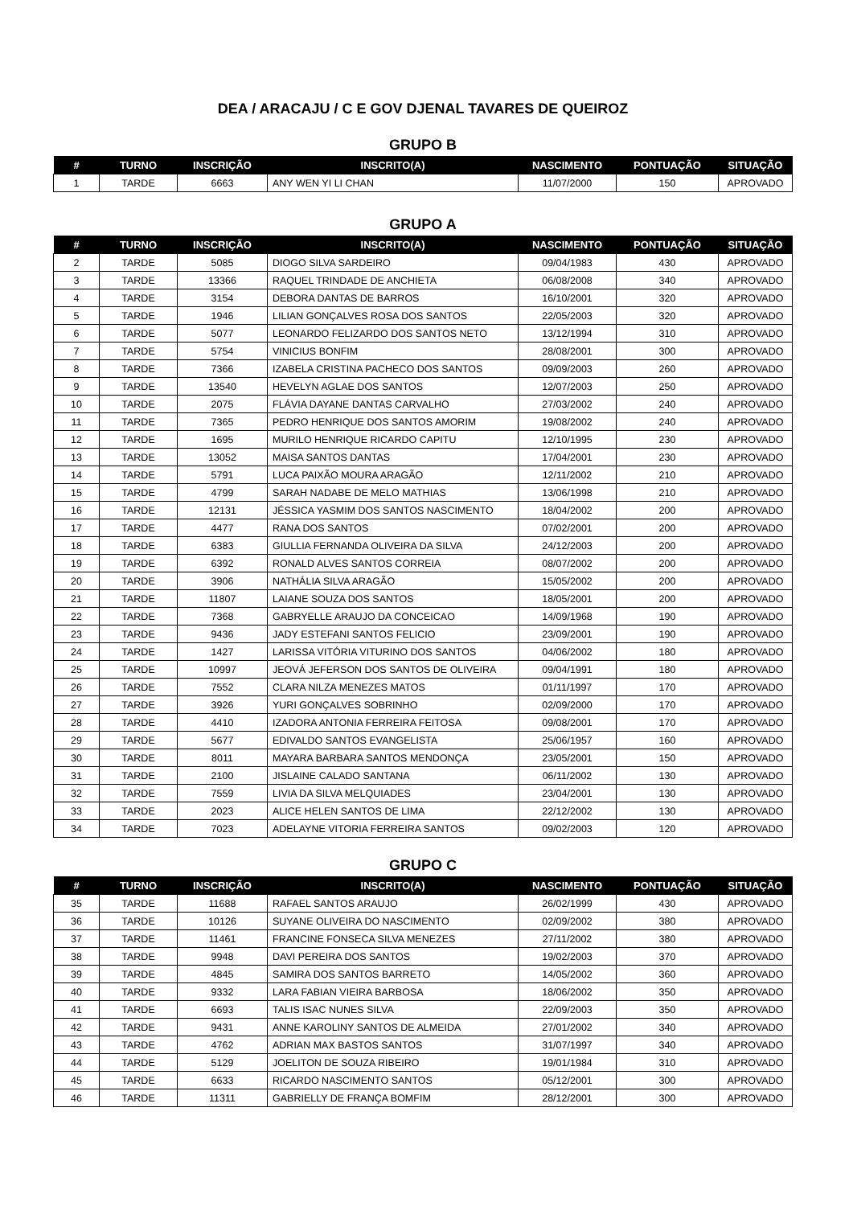DEA / ARACAJU / C E GOV DJENAL TAVARES DE QUEIROZ
GRUPO B
| # | TURNO | INSCRIÇÃO | INSCRITO(A) | NASCIMENTO | PONTUAÇÃO | SITUAÇÃO |
| --- | --- | --- | --- | --- | --- | --- |
| 1 | TARDE | 6663 | ANY WEN YI LI CHAN | 11/07/2000 | 150 | APROVADO |
GRUPO A
| # | TURNO | INSCRIÇÃO | INSCRITO(A) | NASCIMENTO | PONTUAÇÃO | SITUAÇÃO |
| --- | --- | --- | --- | --- | --- | --- |
| 2 | TARDE | 5085 | DIOGO SILVA SARDEIRO | 09/04/1983 | 430 | APROVADO |
| 3 | TARDE | 13366 | RAQUEL TRINDADE DE ANCHIETA | 06/08/2008 | 340 | APROVADO |
| 4 | TARDE | 3154 | DEBORA DANTAS DE BARROS | 16/10/2001 | 320 | APROVADO |
| 5 | TARDE | 1946 | LILIAN GONÇALVES ROSA DOS SANTOS | 22/05/2003 | 320 | APROVADO |
| 6 | TARDE | 5077 | LEONARDO FELIZARDO DOS SANTOS NETO | 13/12/1994 | 310 | APROVADO |
| 7 | TARDE | 5754 | VINICIUS BONFIM | 28/08/2001 | 300 | APROVADO |
| 8 | TARDE | 7366 | IZABELA CRISTINA PACHECO DOS SANTOS | 09/09/2003 | 260 | APROVADO |
| 9 | TARDE | 13540 | HEVELYN AGLAE DOS SANTOS | 12/07/2003 | 250 | APROVADO |
| 10 | TARDE | 2075 | FLÁVIA DAYANE DANTAS CARVALHO | 27/03/2002 | 240 | APROVADO |
| 11 | TARDE | 7365 | PEDRO HENRIQUE DOS SANTOS AMORIM | 19/08/2002 | 240 | APROVADO |
| 12 | TARDE | 1695 | MURILO HENRIQUE RICARDO CAPITU | 12/10/1995 | 230 | APROVADO |
| 13 | TARDE | 13052 | MAISA SANTOS DANTAS | 17/04/2001 | 230 | APROVADO |
| 14 | TARDE | 5791 | LUCA PAIXÃO MOURA ARAGÃO | 12/11/2002 | 210 | APROVADO |
| 15 | TARDE | 4799 | SARAH NADABE DE MELO MATHIAS | 13/06/1998 | 210 | APROVADO |
| 16 | TARDE | 12131 | JÉSSICA YASMIM DOS SANTOS NASCIMENTO | 18/04/2002 | 200 | APROVADO |
| 17 | TARDE | 4477 | RANA DOS SANTOS | 07/02/2001 | 200 | APROVADO |
| 18 | TARDE | 6383 | GIULLIA FERNANDA OLIVEIRA DA SILVA | 24/12/2003 | 200 | APROVADO |
| 19 | TARDE | 6392 | RONALD ALVES SANTOS CORREIA | 08/07/2002 | 200 | APROVADO |
| 20 | TARDE | 3906 | NATHÁLIA SILVA ARAGÃO | 15/05/2002 | 200 | APROVADO |
| 21 | TARDE | 11807 | LAIANE SOUZA DOS SANTOS | 18/05/2001 | 200 | APROVADO |
| 22 | TARDE | 7368 | GABRYELLE ARAUJO DA CONCEICAO | 14/09/1968 | 190 | APROVADO |
| 23 | TARDE | 9436 | JADY ESTEFANI SANTOS FELICIO | 23/09/2001 | 190 | APROVADO |
| 24 | TARDE | 1427 | LARISSA VITÓRIA VITURINO DOS SANTOS | 04/06/2002 | 180 | APROVADO |
| 25 | TARDE | 10997 | JEOVÁ JEFERSON DOS SANTOS DE OLIVEIRA | 09/04/1991 | 180 | APROVADO |
| 26 | TARDE | 7552 | CLARA NILZA MENEZES MATOS | 01/11/1997 | 170 | APROVADO |
| 27 | TARDE | 3926 | YURI GONÇALVES SOBRINHO | 02/09/2000 | 170 | APROVADO |
| 28 | TARDE | 4410 | IZADORA ANTONIA FERREIRA FEITOSA | 09/08/2001 | 170 | APROVADO |
| 29 | TARDE | 5677 | EDIVALDO SANTOS EVANGELISTA | 25/06/1957 | 160 | APROVADO |
| 30 | TARDE | 8011 | MAYARA BARBARA SANTOS MENDONÇA | 23/05/2001 | 150 | APROVADO |
| 31 | TARDE | 2100 | JISLAINE CALADO SANTANA | 06/11/2002 | 130 | APROVADO |
| 32 | TARDE | 7559 | LIVIA DA SILVA MELQUIADES | 23/04/2001 | 130 | APROVADO |
| 33 | TARDE | 2023 | ALICE HELEN SANTOS DE LIMA | 22/12/2002 | 130 | APROVADO |
| 34 | TARDE | 7023 | ADELAYNE VITORIA FERREIRA SANTOS | 09/02/2003 | 120 | APROVADO |
GRUPO C
| # | TURNO | INSCRIÇÃO | INSCRITO(A) | NASCIMENTO | PONTUAÇÃO | SITUAÇÃO |
| --- | --- | --- | --- | --- | --- | --- |
| 35 | TARDE | 11688 | RAFAEL SANTOS ARAUJO | 26/02/1999 | 430 | APROVADO |
| 36 | TARDE | 10126 | SUYANE OLIVEIRA DO NASCIMENTO | 02/09/2002 | 380 | APROVADO |
| 37 | TARDE | 11461 | FRANCINE FONSECA SILVA MENEZES | 27/11/2002 | 380 | APROVADO |
| 38 | TARDE | 9948 | DAVI PEREIRA DOS SANTOS | 19/02/2003 | 370 | APROVADO |
| 39 | TARDE | 4845 | SAMIRA DOS SANTOS BARRETO | 14/05/2002 | 360 | APROVADO |
| 40 | TARDE | 9332 | LARA FABIAN VIEIRA BARBOSA | 18/06/2002 | 350 | APROVADO |
| 41 | TARDE | 6693 | TALIS ISAC NUNES SILVA | 22/09/2003 | 350 | APROVADO |
| 42 | TARDE | 9431 | ANNE KAROLINY SANTOS DE ALMEIDA | 27/01/2002 | 340 | APROVADO |
| 43 | TARDE | 4762 | ADRIAN MAX BASTOS SANTOS | 31/07/1997 | 340 | APROVADO |
| 44 | TARDE | 5129 | JOELITON DE SOUZA RIBEIRO | 19/01/1984 | 310 | APROVADO |
| 45 | TARDE | 6633 | RICARDO NASCIMENTO SANTOS | 05/12/2001 | 300 | APROVADO |
| 46 | TARDE | 11311 | GABRIELLY DE FRANÇA BOMFIM | 28/12/2001 | 300 | APROVADO |